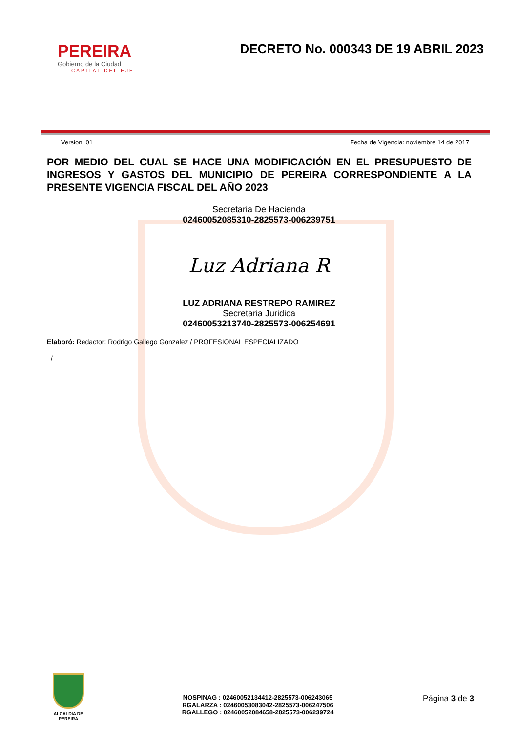PEREIRA
Gobierno de la Ciudad
CAPITAL DEL EJE
DECRETO No. 000343 DE 19 ABRIL 2023
Version: 01 Fecha de Vigencia: noviembre 14 de 2017
POR MEDIO DEL CUAL SE HACE UNA MODIFICACIÓN EN EL PRESUPUESTO DE INGRESOS Y GASTOS DEL MUNICIPIO DE PEREIRA CORRESPONDIENTE A LA PRESENTE VIGENCIA FISCAL DEL AÑO 2023
Secretaria De Hacienda
02460052085310-2825573-006239751
Luz Adriana R
LUZ ADRIANA RESTREPO RAMIREZ
Secretaria Juridica
02460053213740-2825573-006254691
Elaboró: Redactor: Rodrigo Gallego Gonzalez / PROFESIONAL ESPECIALIZADO
/
ALCALDIA DE PEREIRA
NOSPINAG : 02460052134412-2825573-006243065
RGALARZA : 02460053083042-2825573-006247506
RGALLEGO : 02460052084658-2825573-006239724
Página 3 de 3